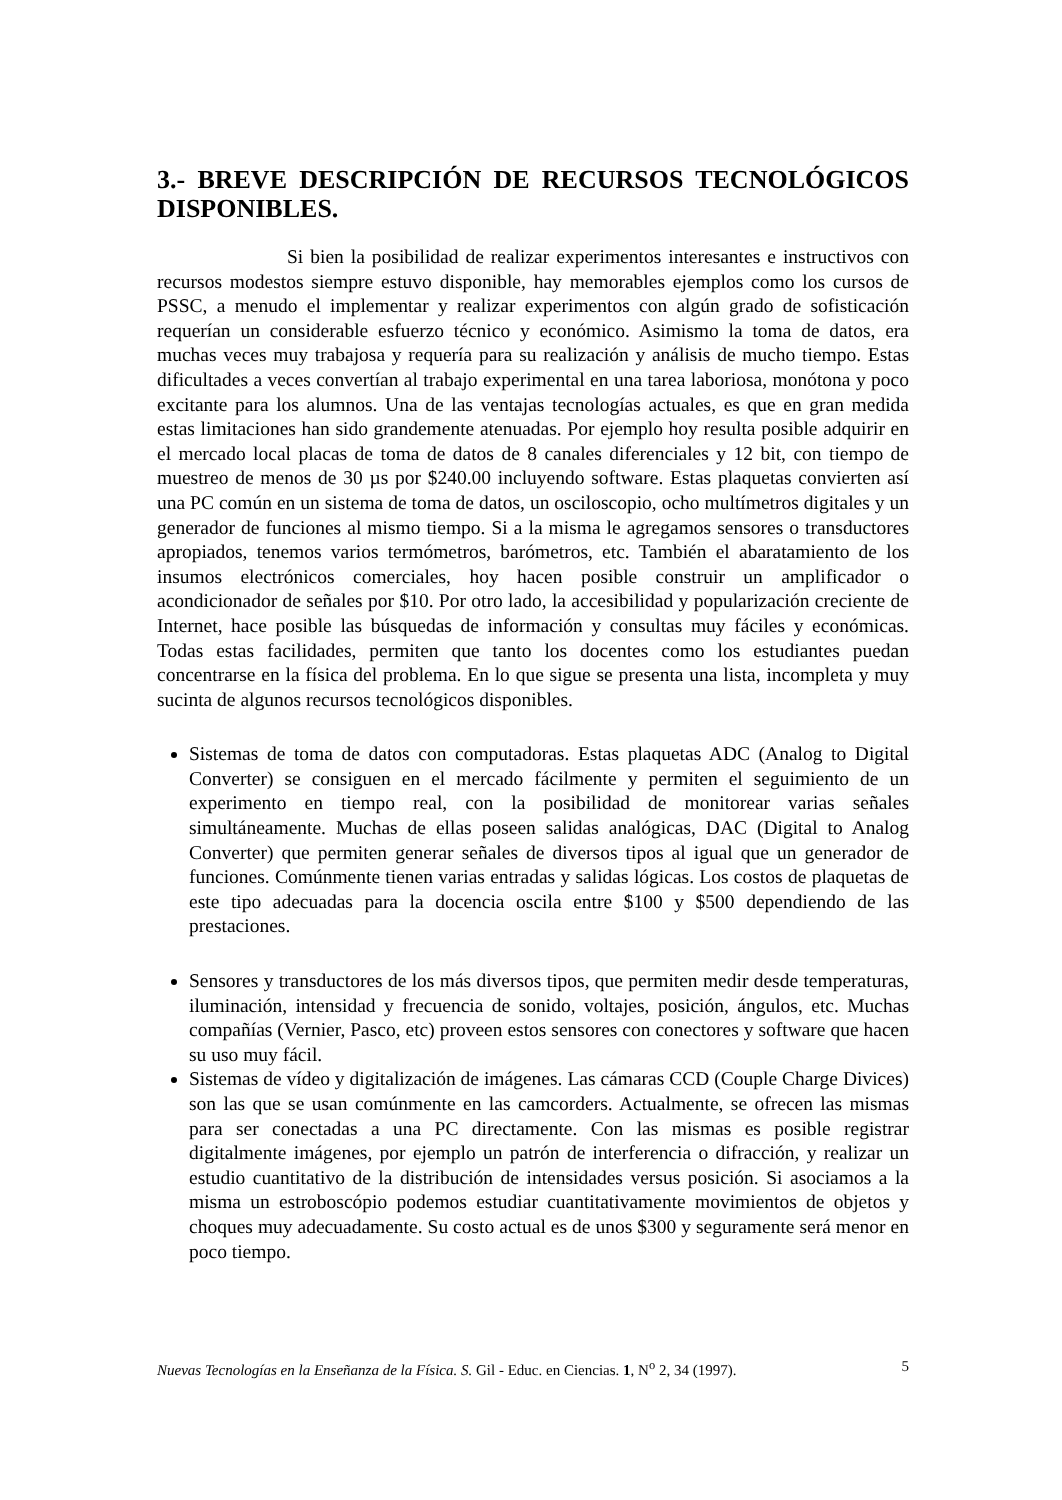3.- BREVE DESCRIPCIÓN DE RECURSOS TECNOLÓGICOS DISPONIBLES.
Si bien la posibilidad de realizar experimentos interesantes e instructivos con recursos modestos siempre estuvo disponible, hay memorables ejemplos como los cursos de PSSC, a menudo el implementar y realizar experimentos con algún grado de sofisticación requerían un considerable esfuerzo técnico y económico. Asimismo la toma de datos, era muchas veces muy trabajosa y requería para su realización y análisis de mucho tiempo. Estas dificultades a veces convertían al trabajo experimental en una tarea laboriosa, monótona y poco excitante para los alumnos. Una de las ventajas tecnologías actuales, es que en gran medida estas limitaciones han sido grandemente atenuadas. Por ejemplo hoy resulta posible adquirir en el mercado local placas de toma de datos de 8 canales diferenciales y 12 bit, con tiempo de muestreo de menos de 30 µs por $240.00 incluyendo software. Estas plaquetas convierten así una PC común en un sistema de toma de datos, un osciloscopio, ocho multímetros digitales y un generador de funciones al mismo tiempo. Si a la misma le agregamos sensores o transductores apropiados, tenemos varios termómetros, barómetros, etc. También el abaratamiento de los insumos electrónicos comerciales, hoy hacen posible construir un amplificador o acondicionador de señales por $10. Por otro lado, la accesibilidad y popularización creciente de Internet, hace posible las búsquedas de información y consultas muy fáciles y económicas. Todas estas facilidades, permiten que tanto los docentes como los estudiantes puedan concentrarse en la física del problema. En lo que sigue se presenta una lista, incompleta y muy sucinta de algunos recursos tecnológicos disponibles.
Sistemas de toma de datos con computadoras. Estas plaquetas ADC (Analog to Digital Converter) se consiguen en el mercado fácilmente y permiten el seguimiento de un experimento en tiempo real, con la posibilidad de monitorear varias señales simultáneamente. Muchas de ellas poseen salidas analógicas, DAC (Digital to Analog Converter) que permiten generar señales de diversos tipos al igual que un generador de funciones. Comúnmente tienen varias entradas y salidas lógicas. Los costos de plaquetas de este tipo adecuadas para la docencia oscila entre $100 y $500 dependiendo de las prestaciones.
Sensores y transductores de los más diversos tipos, que permiten medir desde temperaturas, iluminación, intensidad y frecuencia de sonido, voltajes, posición, ángulos, etc. Muchas compañías (Vernier, Pasco, etc) proveen estos sensores con conectores y software que hacen su uso muy fácil.
Sistemas de vídeo y digitalización de imágenes. Las cámaras CCD (Couple Charge Divices) son las que se usan comúnmente en las camcorders. Actualmente, se ofrecen las mismas para ser conectadas a una PC directamente. Con las mismas es posible registrar digitalmente imágenes, por ejemplo un patrón de interferencia o difracción, y realizar un estudio cuantitativo de la distribución de intensidades versus posición. Si asociamos a la misma un estroboscópio podemos estudiar cuantitativamente movimientos de objetos y choques muy adecuadamente. Su costo actual es de unos $300 y seguramente será menor en poco tiempo.
Nuevas Tecnologías en la Enseñanza de la Física. S. Gil - Educ. en Ciencias. 1, N<sup>o</sup> 2, 34 (1997). 5